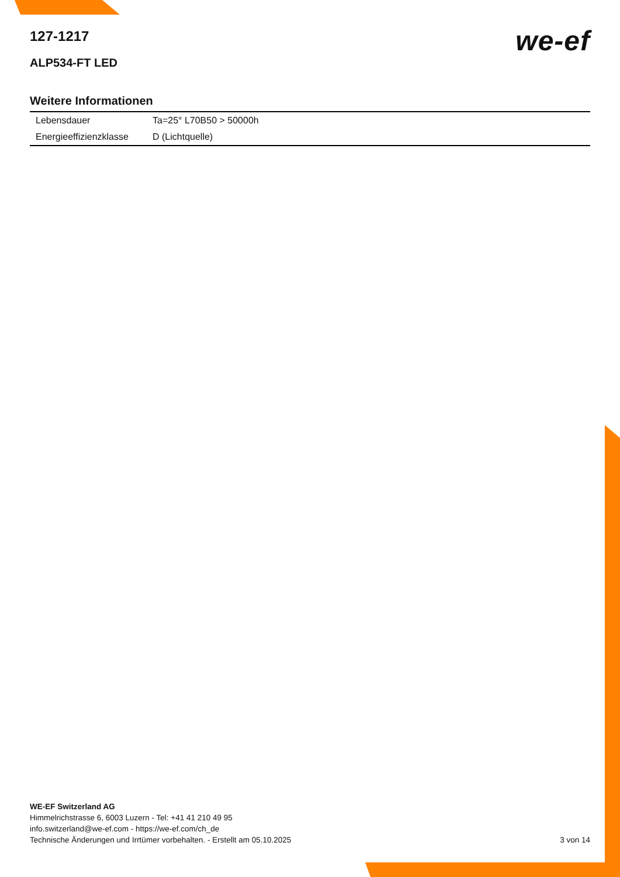we-ef
127-1217
ALP534-FT LED
Weitere Informationen
| Lebensdauer | Ta=25° L70B50 > 50000h |
| Energieeffizienzklasse | D (Lichtquelle) |
WE-EF Switzerland AG
Himmelrichstrasse 6, 6003 Luzern - Tel: +41 41 210 49 95
info.switzerland@we-ef.com - https://we-ef.com/ch_de
Technische Änderungen und Irrtümer vorbehalten. - Erstellt am 05.10.2025 3 von 14